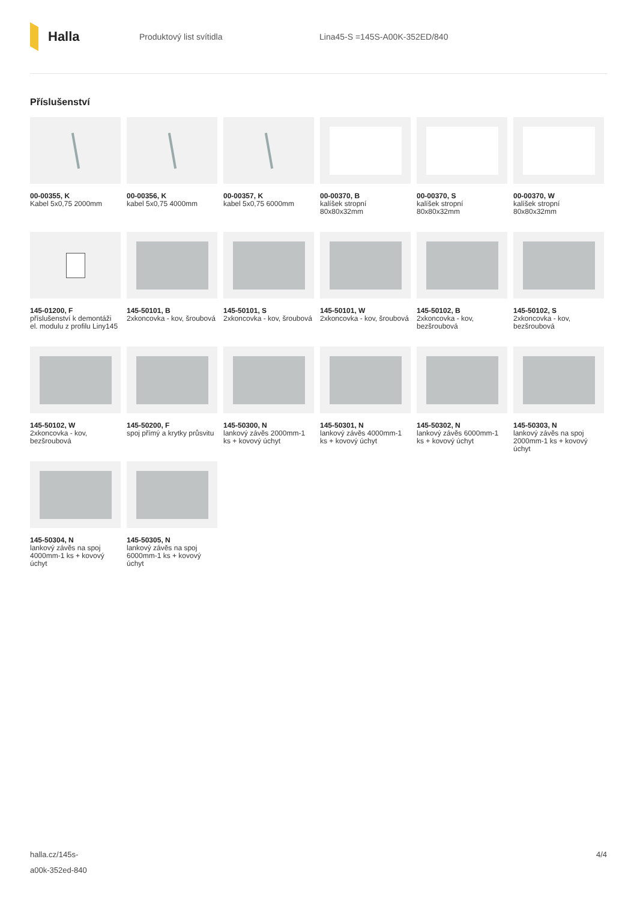Halla
Produktový list svítidla Lina45-S =145S-A00K-352ED/840
Příslušenství
00-00355, K
Kabel 5x0,75 2000mm
00-00356, K
kabel 5x0,75 4000mm
00-00357, K
kabel 5x0,75 6000mm
00-00370, B
kalíšek stropní 80x80x32mm
00-00370, S
kalíšek stropní 80x80x32mm
00-00370, W
kalíšek stropní 80x80x32mm
145-01200, F
příslušenství k demontáži el. modulu z profilu Liny145
145-50101, B
2xkoncovka - kov, šroubová
145-50101, S
2xkoncovka - kov, šroubová
145-50101, W
2xkoncovka - kov, šroubová
145-50102, B
2xkoncovka - kov, bezšroubová
145-50102, S
2xkoncovka - kov, bezšroubová
145-50102, W
2xkoncovka - kov, bezšroubová
145-50200, F
spoj přímý a krytky průsvitu
145-50300, N
lankový závěs 2000mm-1 ks + kovový úchyt
145-50301, N
lankový závěs 4000mm-1 ks + kovový úchyt
145-50302, N
lankový závěs 6000mm-1 ks + kovový úchyt
145-50303, N
lankový závěs na spoj 2000mm-1 ks + kovový úchyt
145-50304, N
lankový závěs na spoj 4000mm-1 ks + kovový úchyt
145-50305, N
lankový závěs na spoj 6000mm-1 ks + kovový úchyt
halla.cz/145s-
a00k-352ed-840
4/4